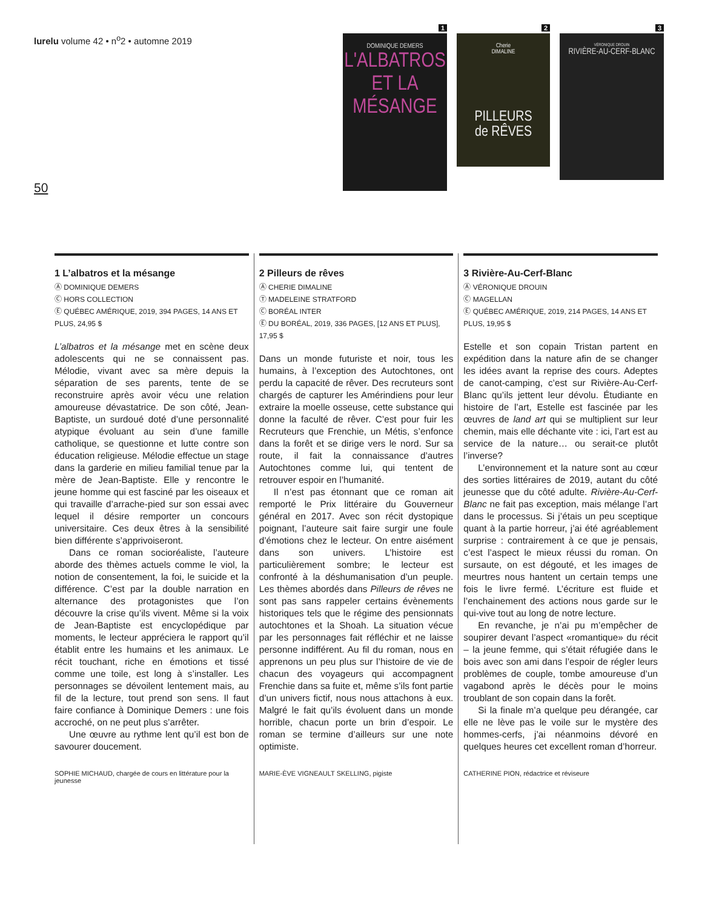lurelu volume 42 • n<sup>o</sup>2 • automne 2019
50
1
DOMINIQUE DEMERS
L'ALBATROS
ET LA
MÉSANGE
2
Cherie
DIMALINE
PILLEURS
de RÊVES
3
VÉRONIQUE DROUIN
RIVIÈRE-AU-CERF-BLANC
1 L’albatros et la mésange
Ⓐ DOMINIQUE DEMERS
Ⓒ HORS COLLECTION
Ⓔ QUÉBEC AMÉRIQUE, 2019, 394 PAGES, 14 ANS ET PLUS, 24,95 $
L’albatros et la mésange met en scène deux adolescents qui ne se connaissent pas. Mélodie, vivant avec sa mère depuis la séparation de ses parents, tente de se reconstruire après avoir vécu une relation amoureuse dévastatrice. De son côté, Jean-Baptiste, un surdoué doté d’une personnalité atypique évoluant au sein d’une famille catholique, se questionne et lutte contre son éducation religieuse. Mélodie effectue un stage dans la garderie en milieu familial tenue par la mère de Jean-Baptiste. Elle y rencontre le jeune homme qui est fasciné par les oiseaux et qui travaille d’arrache-pied sur son essai avec lequel il désire remporter un concours universitaire. Ces deux êtres à la sensibilité bien différente s’apprivoiseront.
Dans ce roman socioréaliste, l’auteure aborde des thèmes actuels comme le viol, la notion de consentement, la foi, le suicide et la différence. C’est par la double narration en alternance des protagonistes que l’on découvre la crise qu’ils vivent. Même si la voix de Jean-Baptiste est encyclopédique par moments, le lecteur appréciera le rapport qu’il établit entre les humains et les animaux. Le récit touchant, riche en émotions et tissé comme une toile, est long à s’installer. Les personnages se dévoilent lentement mais, au fil de la lecture, tout prend son sens. Il faut faire confiance à Dominique Demers : une fois accroché, on ne peut plus s’arrêter.
Une œuvre au rythme lent qu’il est bon de savourer doucement.
SOPHIE MICHAUD, chargée de cours en littérature pour la jeunesse
2 Pilleurs de rêves
Ⓐ CHERIE DIMALINE
Ⓣ MADELEINE STRATFORD
Ⓒ BORÉAL INTER
Ⓔ DU BORÉAL, 2019, 336 PAGES, [12 ANS ET PLUS], 17,95 $
Dans un monde futuriste et noir, tous les humains, à l’exception des Autochtones, ont perdu la capacité de rêver. Des recruteurs sont chargés de capturer les Amérindiens pour leur extraire la moelle osseuse, cette substance qui donne la faculté de rêver. C’est pour fuir les Recruteurs que Frenchie, un Métis, s’enfonce dans la forêt et se dirige vers le nord. Sur sa route, il fait la connaissance d’autres Autochtones comme lui, qui tentent de retrouver espoir en l’humanité.
Il n’est pas étonnant que ce roman ait remporté le Prix littéraire du Gouverneur général en 2017. Avec son récit dystopique poignant, l’auteure sait faire surgir une foule d’émotions chez le lecteur. On entre aisément dans son univers. L’histoire est particulièrement sombre; le lecteur est confronté à la déshumanisation d’un peuple. Les thèmes abordés dans Pilleurs de rêves ne sont pas sans rappeler certains évènements historiques tels que le régime des pensionnats autochtones et la Shoah. La situation vécue par les personnages fait réfléchir et ne laisse personne indifférent. Au fil du roman, nous en apprenons un peu plus sur l’histoire de vie de chacun des voyageurs qui accompagnent Frenchie dans sa fuite et, même s’ils font partie d’un univers fictif, nous nous attachons à eux. Malgré le fait qu’ils évoluent dans un monde horrible, chacun porte un brin d’espoir. Le roman se termine d’ailleurs sur une note optimiste.
MARIE-ÈVE VIGNEAULT SKELLING, pigiste
3 Rivière-Au-Cerf-Blanc
Ⓐ VÉRONIQUE DROUIN
Ⓒ MAGELLAN
Ⓔ QUÉBEC AMÉRIQUE, 2019, 214 PAGES, 14 ANS ET PLUS, 19,95 $
Estelle et son copain Tristan partent en expédition dans la nature afin de se changer les idées avant la reprise des cours. Adeptes de canot-camping, c’est sur Rivière-Au-Cerf-Blanc qu’ils jettent leur dévolu. Étudiante en histoire de l’art, Estelle est fascinée par les œuvres de land art qui se multiplient sur leur chemin, mais elle déchante vite : ici, l’art est au service de la nature… ou serait-ce plutôt l’inverse?
L’environnement et la nature sont au cœur des sorties littéraires de 2019, autant du côté jeunesse que du côté adulte. Rivière-Au-Cerf-Blanc ne fait pas exception, mais mélange l’art dans le processus. Si j’étais un peu sceptique quant à la partie horreur, j’ai été agréablement surprise : contrairement à ce que je pensais, c’est l’aspect le mieux réussi du roman. On sursaute, on est dégouté, et les images de meurtres nous hantent un certain temps une fois le livre fermé. L’écriture est fluide et l’enchainement des actions nous garde sur le qui-vive tout au long de notre lecture.
En revanche, je n’ai pu m’empêcher de soupirer devant l’aspect «romantique» du récit – la jeune femme, qui s’était réfugiée dans le bois avec son ami dans l’espoir de régler leurs problèmes de couple, tombe amoureuse d’un vagabond après le décès pour le moins troublant de son copain dans la forêt.
Si la finale m’a quelque peu dérangée, car elle ne lève pas le voile sur le mystère des hommes-cerfs, j’ai néanmoins dévoré en quelques heures cet excellent roman d’horreur.
CATHERINE PION, rédactrice et réviseure